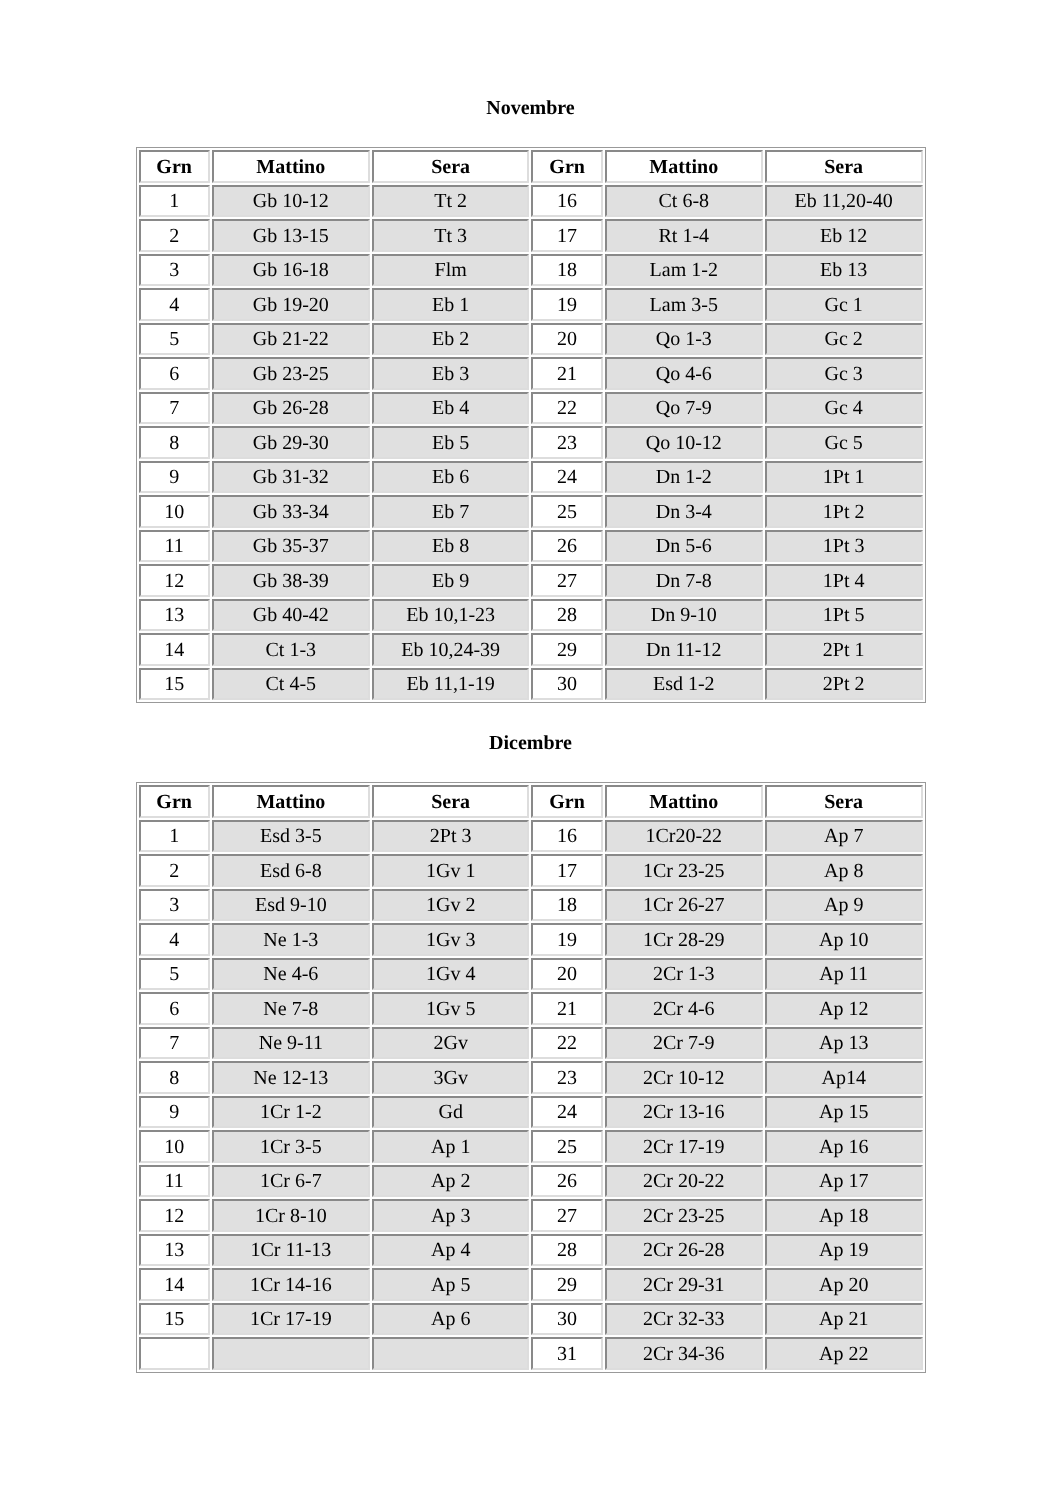Novembre
| Grn | Mattino | Sera | Grn | Mattino | Sera |
| --- | --- | --- | --- | --- | --- |
| 1 | Gb 10-12 | Tt 2 | 16 | Ct 6-8 | Eb 11,20-40 |
| 2 | Gb 13-15 | Tt 3 | 17 | Rt 1-4 | Eb 12 |
| 3 | Gb 16-18 | Flm | 18 | Lam 1-2 | Eb 13 |
| 4 | Gb 19-20 | Eb 1 | 19 | Lam 3-5 | Gc 1 |
| 5 | Gb 21-22 | Eb 2 | 20 | Qo 1-3 | Gc 2 |
| 6 | Gb 23-25 | Eb 3 | 21 | Qo 4-6 | Gc 3 |
| 7 | Gb 26-28 | Eb 4 | 22 | Qo 7-9 | Gc 4 |
| 8 | Gb 29-30 | Eb 5 | 23 | Qo 10-12 | Gc 5 |
| 9 | Gb 31-32 | Eb 6 | 24 | Dn 1-2 | 1Pt 1 |
| 10 | Gb 33-34 | Eb 7 | 25 | Dn 3-4 | 1Pt 2 |
| 11 | Gb 35-37 | Eb 8 | 26 | Dn 5-6 | 1Pt 3 |
| 12 | Gb 38-39 | Eb 9 | 27 | Dn 7-8 | 1Pt 4 |
| 13 | Gb 40-42 | Eb 10,1-23 | 28 | Dn 9-10 | 1Pt 5 |
| 14 | Ct 1-3 | Eb 10,24-39 | 29 | Dn 11-12 | 2Pt 1 |
| 15 | Ct 4-5 | Eb 11,1-19 | 30 | Esd 1-2 | 2Pt 2 |
Dicembre
| Grn | Mattino | Sera | Grn | Mattino | Sera |
| --- | --- | --- | --- | --- | --- |
| 1 | Esd 3-5 | 2Pt 3 | 16 | 1Cr20-22 | Ap 7 |
| 2 | Esd 6-8 | 1Gv 1 | 17 | 1Cr 23-25 | Ap 8 |
| 3 | Esd 9-10 | 1Gv 2 | 18 | 1Cr 26-27 | Ap 9 |
| 4 | Ne 1-3 | 1Gv 3 | 19 | 1Cr 28-29 | Ap 10 |
| 5 | Ne 4-6 | 1Gv 4 | 20 | 2Cr 1-3 | Ap 11 |
| 6 | Ne 7-8 | 1Gv 5 | 21 | 2Cr 4-6 | Ap 12 |
| 7 | Ne 9-11 | 2Gv | 22 | 2Cr 7-9 | Ap 13 |
| 8 | Ne 12-13 | 3Gv | 23 | 2Cr 10-12 | Ap14 |
| 9 | 1Cr 1-2 | Gd | 24 | 2Cr 13-16 | Ap 15 |
| 10 | 1Cr 3-5 | Ap 1 | 25 | 2Cr 17-19 | Ap 16 |
| 11 | 1Cr 6-7 | Ap 2 | 26 | 2Cr 20-22 | Ap 17 |
| 12 | 1Cr 8-10 | Ap 3 | 27 | 2Cr 23-25 | Ap 18 |
| 13 | 1Cr 11-13 | Ap 4 | 28 | 2Cr 26-28 | Ap 19 |
| 14 | 1Cr 14-16 | Ap 5 | 29 | 2Cr 29-31 | Ap 20 |
| 15 | 1Cr 17-19 | Ap 6 | 30 | 2Cr 32-33 | Ap 21 |
| | | | 31 | 2Cr 34-36 | Ap 22 |